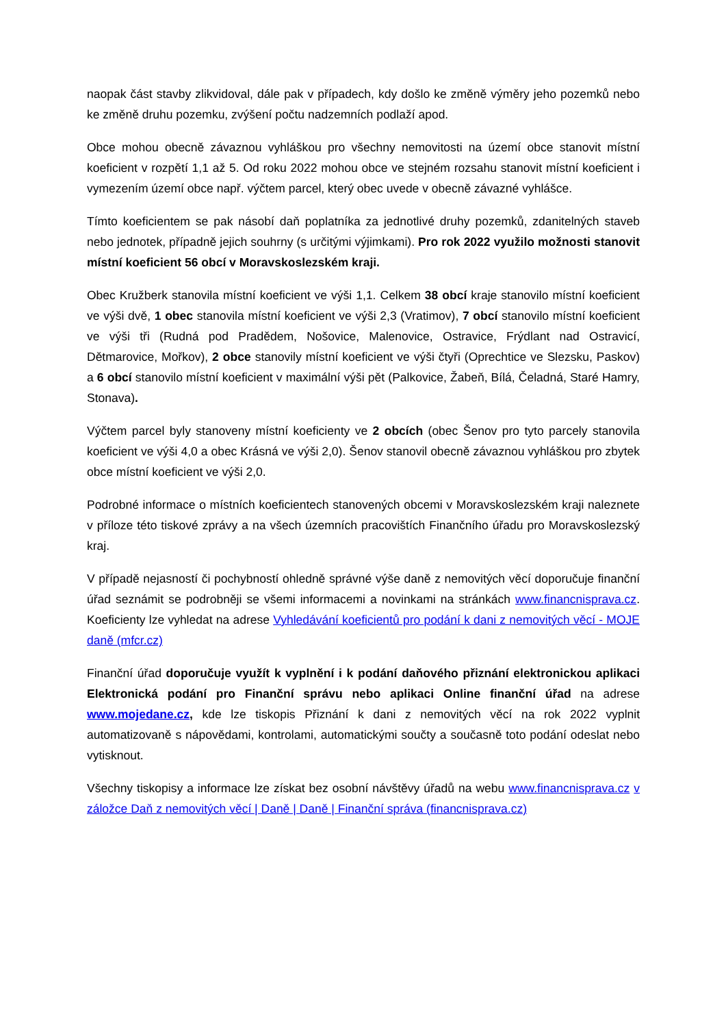naopak část stavby zlikvidoval, dále pak v případech, kdy došlo ke změně výměry jeho pozemků nebo ke změně druhu pozemku, zvýšení počtu nadzemních podlaží apod.
Obce mohou obecně závaznou vyhláškou pro všechny nemovitosti na území obce stanovit místní koeficient v rozpětí 1,1 až 5. Od roku 2022 mohou obce ve stejném rozsahu stanovit místní koeficient i vymezením území obce např. výčtem parcel, který obec uvede v obecně závazné vyhlášce.
Tímto koeficientem se pak násobí daň poplatníka za jednotlivé druhy pozemků, zdanitelných staveb nebo jednotek, případně jejich souhrny (s určitými výjimkami). Pro rok 2022 využilo možnosti stanovit místní koeficient 56 obcí v Moravskoslezském kraji.
Obec Kružberk stanovila místní koeficient ve výši 1,1. Celkem 38 obcí kraje stanovilo místní koeficient ve výši dvě, 1 obec stanovila místní koeficient ve výši 2,3 (Vratimov), 7 obcí stanovilo místní koeficient ve výši tři (Rudná pod Pradědem, Nošovice, Malenovice, Ostravice, Frýdlant nad Ostravicí, Dětmarovice, Mořkov), 2 obce stanovily místní koeficient ve výši čtyři (Oprechtice ve Slezsku, Paskov) a 6 obcí stanovilo místní koeficient v maximální výši pět (Palkovice, Žabeň, Bílá, Čeladná, Staré Hamry, Stonava).
Výčtem parcel byly stanoveny místní koeficienty ve 2 obcích (obec Šenov pro tyto parcely stanovila koeficient ve výši 4,0 a obec Krásná ve výši 2,0). Šenov stanovil obecně závaznou vyhláškou pro zbytek obce místní koeficient ve výši 2,0.
Podrobné informace o místních koeficientech stanovených obcemi v Moravskoslezském kraji naleznete v příloze této tiskové zprávy a na všech územních pracovištích Finančního úřadu pro Moravskoslezský kraj.
V případě nejasností či pochybností ohledně správné výše daně z nemovitých věcí doporučuje finanční úřad seznámit se podrobněji se všemi informacemi a novinkami na stránkách www.financnisprava.cz. Koeficienty lze vyhledat na adrese Vyhledávání koeficientů pro podání k dani z nemovitých věcí - MOJE daně (mfcr.cz)
Finanční úřad doporučuje využít k vyplnění i k podání daňového přiznání elektronickou aplikaci Elektronická podání pro Finanční správu nebo aplikaci Online finanční úřad na adrese www.mojedane.cz, kde lze tiskopis Přiznání k dani z nemovitých věcí na rok 2022 vyplnit automatizovaně s nápovědami, kontrolami, automatickými součty a současně toto podání odeslat nebo vytisknout.
Všechny tiskopisy a informace lze získat bez osobní návštěvy úřadů na webu www.financnisprava.cz v záložce Daň z nemovitých věcí | Daně | Daně | Finanční správa (financnisprava.cz)